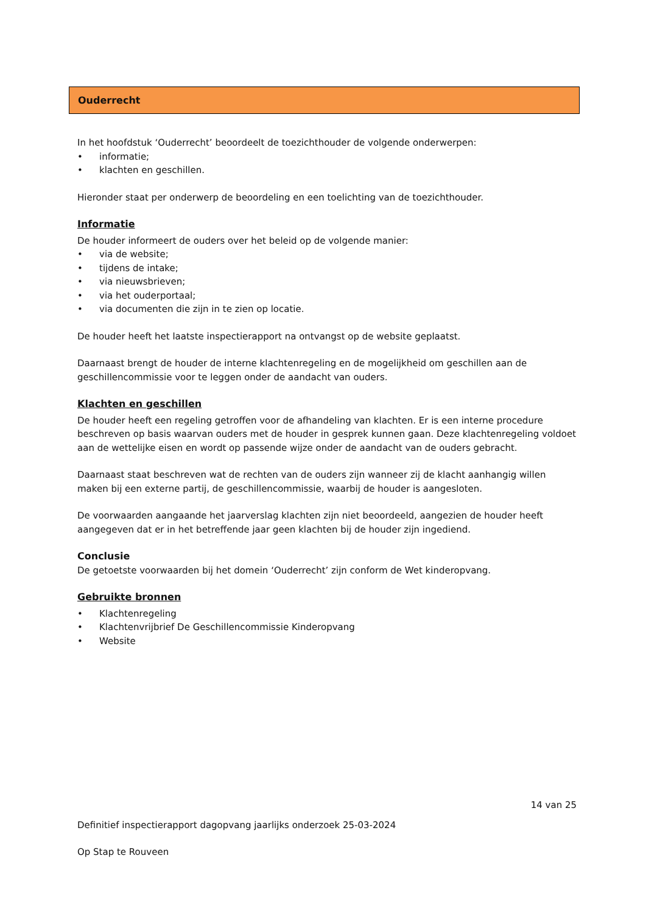Ouderrecht
In het hoofdstuk ‘Ouderrecht’ beoordeelt de toezichthouder de volgende onderwerpen:
• informatie;
• klachten en geschillen.
Hieronder staat per onderwerp de beoordeling en een toelichting van de toezichthouder.
Informatie
De houder informeert de ouders over het beleid op de volgende manier:
• via de website;
• tijdens de intake;
• via nieuwsbrieven;
• via het ouderportaal;
• via documenten die zijn in te zien op locatie.
De houder heeft het laatste inspectierapport na ontvangst op de website geplaatst.
Daarnaast brengt de houder de interne klachtenregeling en de mogelijkheid om geschillen aan de geschillencommissie voor te leggen onder de aandacht van ouders.
Klachten en geschillen
De houder heeft een regeling getroffen voor de afhandeling van klachten. Er is een interne procedure beschreven op basis waarvan ouders met de houder in gesprek kunnen gaan. Deze klachtenregeling voldoet aan de wettelijke eisen en wordt op passende wijze onder de aandacht van de ouders gebracht.
Daarnaast staat beschreven wat de rechten van de ouders zijn wanneer zij de klacht aanhangig willen maken bij een externe partij, de geschillencommissie, waarbij de houder is aangesloten.
De voorwaarden aangaande het jaarverslag klachten zijn niet beoordeeld, aangezien de houder heeft aangegeven dat er in het betreffende jaar geen klachten bij de houder zijn ingediend.
Conclusie
De getoetste voorwaarden bij het domein ‘Ouderrecht’ zijn conform de Wet kinderopvang.
Gebruikte bronnen
• Klachtenregeling
• Klachtenvrijbrief De Geschillencommissie Kinderopvang
• Website
14 van 25
Definitief inspectierapport dagopvang jaarlijks onderzoek 25-03-2024
Op Stap te Rouveen